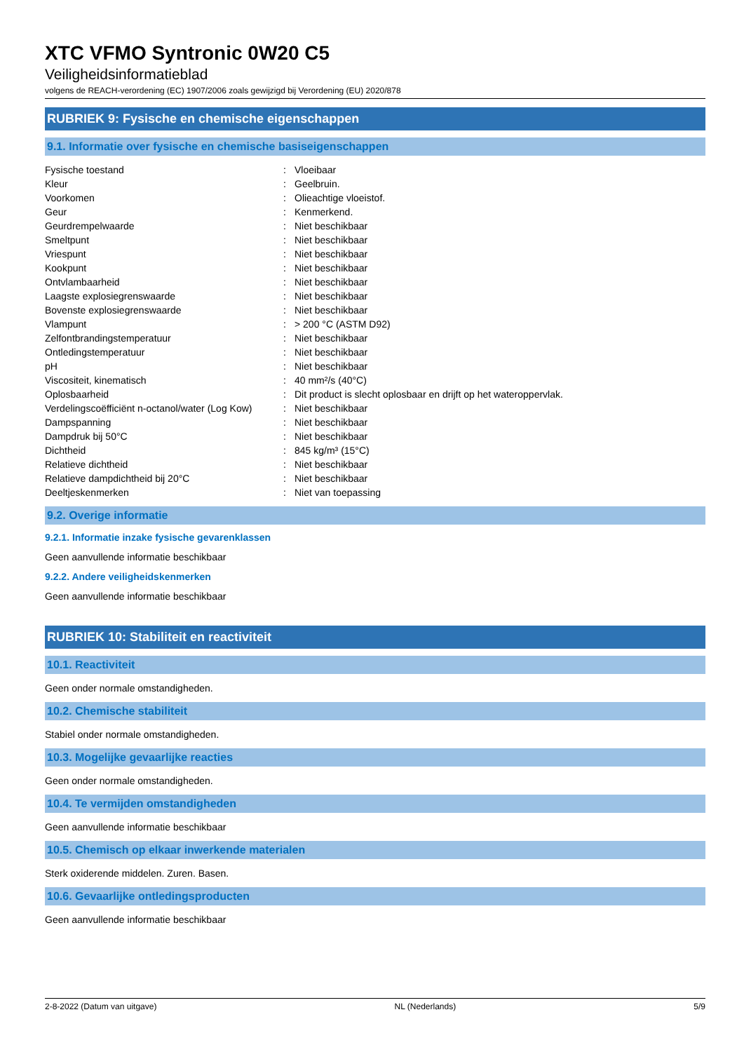XTC VFMO Syntronic 0W20 C5
Veiligheidsinformatieblad
volgens de REACH-verordening (EC) 1907/2006 zoals gewijzigd bij Verordening (EU) 2020/878
RUBRIEK 9: Fysische en chemische eigenschappen
9.1. Informatie over fysische en chemische basiseigenschappen
| Fysische toestand | : | Vloeibaar |
| Kleur | : | Geelbruin. |
| Voorkomen | : | Olieachtige vloeistof. |
| Geur | : | Kenmerkend. |
| Geurdrempelwaarde | : | Niet beschikbaar |
| Smeltpunt | : | Niet beschikbaar |
| Vriespunt | : | Niet beschikbaar |
| Kookpunt | : | Niet beschikbaar |
| Ontvlambaarheid | : | Niet beschikbaar |
| Laagste explosiegrenswaarde | : | Niet beschikbaar |
| Bovenste explosiegrenswaarde | : | Niet beschikbaar |
| Vlampunt | : | > 200 °C (ASTM D92) |
| Zelfontbrandingstemperatuur | : | Niet beschikbaar |
| Ontledingstemperatuur | : | Niet beschikbaar |
| pH | : | Niet beschikbaar |
| Viscositeit, kinematisch | : | 40 mm²/s (40°C) |
| Oplosbaarheid | : | Dit product is slecht oplosbaar en drijft op het wateroppervlak. |
| Verdelingscoëfficiënt n-octanol/water (Log Kow) | : | Niet beschikbaar |
| Dampspanning | : | Niet beschikbaar |
| Dampdruk bij 50°C | : | Niet beschikbaar |
| Dichtheid | : | 845 kg/m³ (15°C) |
| Relatieve dichtheid | : | Niet beschikbaar |
| Relatieve dampdichtheid bij 20°C | : | Niet beschikbaar |
| Deeltjeskenmerken | : | Niet van toepassing |
9.2. Overige informatie
9.2.1. Informatie inzake fysische gevarenklassen
Geen aanvullende informatie beschikbaar
9.2.2. Andere veiligheidskenmerken
Geen aanvullende informatie beschikbaar
RUBRIEK 10: Stabiliteit en reactiviteit
10.1. Reactiviteit
Geen onder normale omstandigheden.
10.2. Chemische stabiliteit
Stabiel onder normale omstandigheden.
10.3. Mogelijke gevaarlijke reacties
Geen onder normale omstandigheden.
10.4. Te vermijden omstandigheden
Geen aanvullende informatie beschikbaar
10.5. Chemisch op elkaar inwerkende materialen
Sterk oxiderende middelen. Zuren. Basen.
10.6. Gevaarlijke ontledingsproducten
Geen aanvullende informatie beschikbaar
2-8-2022 (Datum van uitgave) NL (Nederlands) 5/9